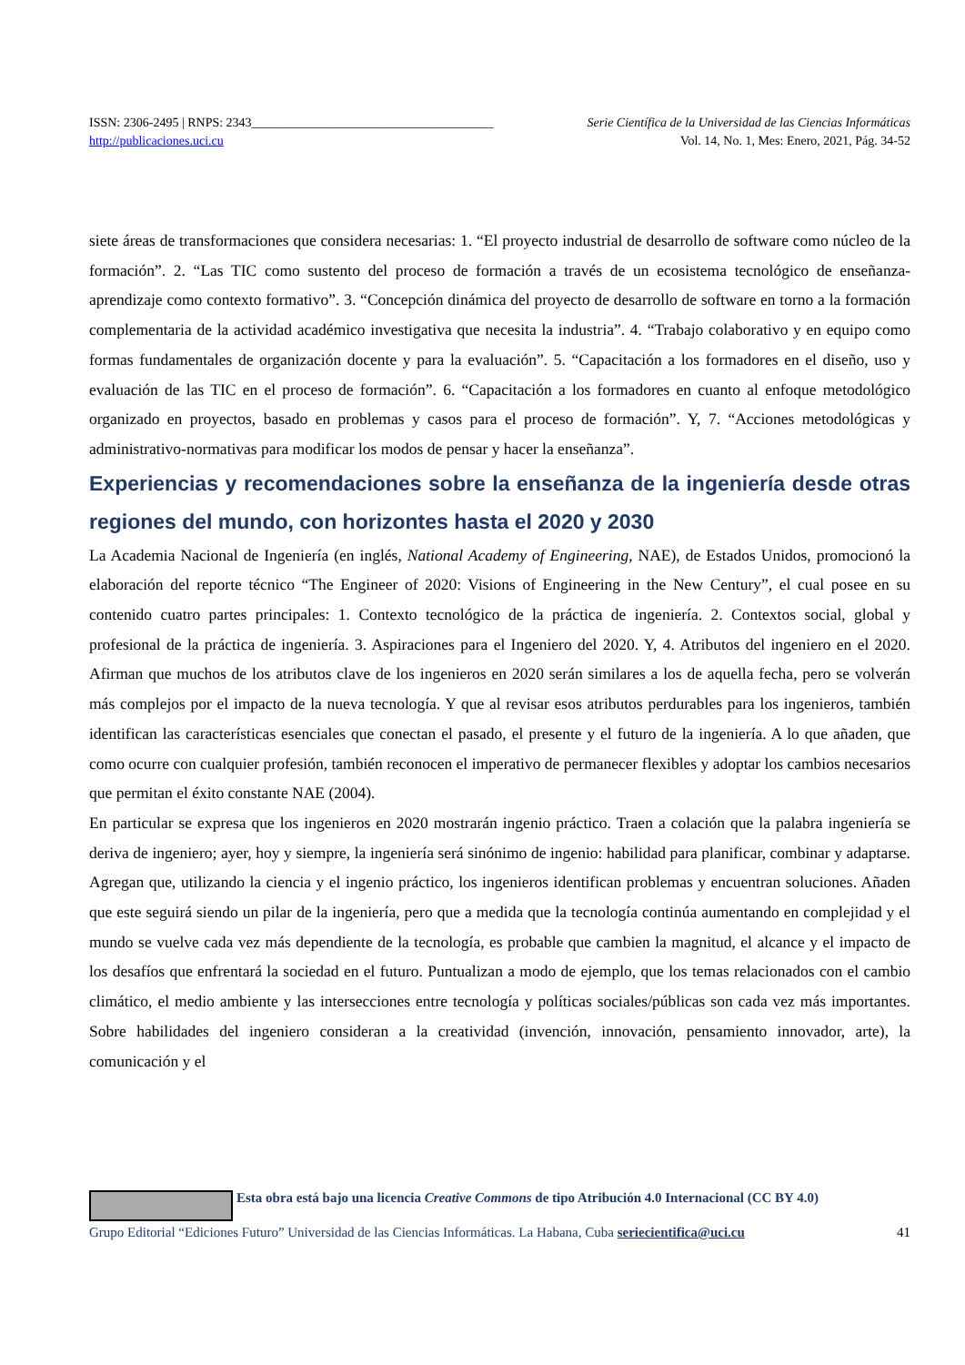ISSN: 2306-2495 | RNPS: 2343______________________________________ Serie Científica de la Universidad de las Ciencias Informáticas
http://publicaciones.uci.cu Vol. 14, No. 1, Mes: Enero, 2021, Pág. 34-52
siete áreas de transformaciones que considera necesarias: 1. “El proyecto industrial de desarrollo de software como núcleo de la formación”. 2. “Las TIC como sustento del proceso de formación a través de un ecosistema tecnológico de enseñanza-aprendizaje como contexto formativo”. 3. “Concepción dinámica del proyecto de desarrollo de software en torno a la formación complementaria de la actividad académico investigativa que necesita la industria”. 4. “Trabajo colaborativo y en equipo como formas fundamentales de organización docente y para la evaluación”. 5. “Capacitación a los formadores en el diseño, uso y evaluación de las TIC en el proceso de formación”. 6. “Capacitación a los formadores en cuanto al enfoque metodológico organizado en proyectos, basado en problemas y casos para el proceso de formación”. Y, 7. “Acciones metodológicas y administrativo-normativas para modificar los modos de pensar y hacer la enseñanza”.
Experiencias y recomendaciones sobre la enseñanza de la ingeniería desde otras regiones del mundo, con horizontes hasta el 2020 y 2030
La Academia Nacional de Ingeniería (en inglés, National Academy of Engineering, NAE), de Estados Unidos, promocionó la elaboración del reporte técnico “The Engineer of 2020: Visions of Engineering in the New Century”, el cual posee en su contenido cuatro partes principales: 1. Contexto tecnológico de la práctica de ingeniería. 2. Contextos social, global y profesional de la práctica de ingeniería. 3. Aspiraciones para el Ingeniero del 2020. Y, 4. Atributos del ingeniero en el 2020. Afirman que muchos de los atributos clave de los ingenieros en 2020 serán similares a los de aquella fecha, pero se volverán más complejos por el impacto de la nueva tecnología. Y que al revisar esos atributos perdurables para los ingenieros, también identifican las características esenciales que conectan el pasado, el presente y el futuro de la ingeniería. A lo que añaden, que como ocurre con cualquier profesión, también reconocen el imperativo de permanecer flexibles y adoptar los cambios necesarios que permitan el éxito constante NAE (2004).
En particular se expresa que los ingenieros en 2020 mostrarán ingenio práctico. Traen a colación que la palabra ingeniería se deriva de ingeniero; ayer, hoy y siempre, la ingeniería será sinónimo de ingenio: habilidad para planificar, combinar y adaptarse. Agregan que, utilizando la ciencia y el ingenio práctico, los ingenieros identifican problemas y encuentran soluciones. Añaden que este seguirá siendo un pilar de la ingeniería, pero que a medida que la tecnología continúa aumentando en complejidad y el mundo se vuelve cada vez más dependiente de la tecnología, es probable que cambien la magnitud, el alcance y el impacto de los desafíos que enfrentará la sociedad en el futuro. Puntualizan a modo de ejemplo, que los temas relacionados con el cambio climático, el medio ambiente y las intersecciones entre tecnología y políticas sociales/públicas son cada vez más importantes. Sobre habilidades del ingeniero consideran a la creatividad (invención, innovación, pensamiento innovador, arte), la comunicación y el
Esta obra está bajo una licencia Creative Commons de tipo Atribución 4.0 Internacional (CC BY 4.0)
Grupo Editorial “Ediciones Futuro” Universidad de las Ciencias Informáticas. La Habana, Cuba seriecientifica@uci.cu 41